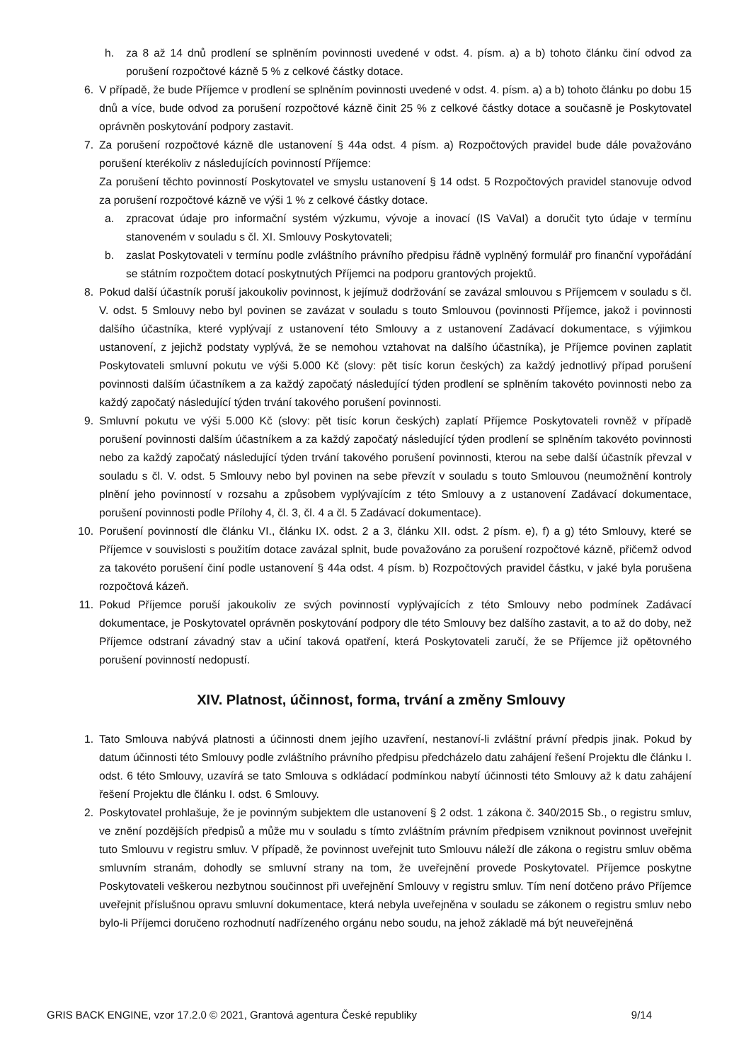h. za 8 až 14 dnů prodlení se splněním povinnosti uvedené v odst. 4. písm. a) a b) tohoto článku činí odvod za porušení rozpočtové kázně 5 % z celkové částky dotace.
6. V případě, že bude Příjemce v prodlení se splněním povinnosti uvedené v odst. 4. písm. a) a b) tohoto článku po dobu 15 dnů a více, bude odvod za porušení rozpočtové kázně činit 25 % z celkové částky dotace a současně je Poskytovatel oprávněn poskytování podpory zastavit.
7. Za porušení rozpočtové kázně dle ustanovení § 44a odst. 4 písm. a) Rozpočtových pravidel bude dále považováno porušení kterékoliv z následujících povinností Příjemce:
Za porušení těchto povinností Poskytovatel ve smyslu ustanovení § 14 odst. 5 Rozpočtových pravidel stanovuje odvod za porušení rozpočtové kázně ve výši 1 % z celkové částky dotace.
a. zpracovat údaje pro informační systém výzkumu, vývoje a inovací (IS VaVaI) a doručit tyto údaje v termínu stanoveném v souladu s čl. XI. Smlouvy Poskytovateli;
b. zaslat Poskytovateli v termínu podle zvláštního právního předpisu řádně vyplněný formulář pro finanční vypořádání se státním rozpočtem dotací poskytnutých Příjemci na podporu grantových projektů.
8. Pokud další účastník poruší jakoukoliv povinnost, k jejímuž dodržování se zavázal smlouvou s Příjemcem v souladu s čl. V. odst. 5 Smlouvy nebo byl povinen se zavázat v souladu s touto Smlouvou (povinnosti Příjemce, jakož i povinnosti dalšího účastníka, které vyplývají z ustanovení této Smlouvy a z ustanovení Zadávací dokumentace, s výjimkou ustanovení, z jejichž podstaty vyplývá, že se nemohou vztahovat na dalšího účastníka), je Příjemce povinen zaplatit Poskytovateli smluvní pokutu ve výši 5.000 Kč (slovy: pět tisíc korun českých) za každý jednotlivý případ porušení povinnosti dalším účastníkem a za každý započatý následující týden prodlení se splněním takovéto povinnosti nebo za každý započatý následující týden trvání takového porušení povinnosti.
9. Smluvní pokutu ve výši 5.000 Kč (slovy: pět tisíc korun českých) zaplatí Příjemce Poskytovateli rovněž v případě porušení povinnosti dalším účastníkem a za každý započatý následující týden prodlení se splněním takovéto povinnosti nebo za každý započatý následující týden trvání takového porušení povinnosti, kterou na sebe další účastník převzal v souladu s čl. V. odst. 5 Smlouvy nebo byl povinen na sebe převzít v souladu s touto Smlouvou (neumožnění kontroly plnění jeho povinností v rozsahu a způsobem vyplývajícím z této Smlouvy a z ustanovení Zadávací dokumentace, porušení povinnosti podle Přílohy 4, čl. 3, čl. 4 a čl. 5 Zadávací dokumentace).
10. Porušení povinností dle článku VI., článku IX. odst. 2 a 3, článku XII. odst. 2 písm. e), f) a g) této Smlouvy, které se Příjemce v souvislosti s použitím dotace zavázal splnit, bude považováno za porušení rozpočtové kázně, přičemž odvod za takovéto porušení činí podle ustanovení § 44a odst. 4 písm. b) Rozpočtových pravidel částku, v jaké byla porušena rozpočtová kázeň.
11. Pokud Příjemce poruší jakoukoliv ze svých povinností vyplývajících z této Smlouvy nebo podmínek Zadávací dokumentace, je Poskytovatel oprávněn poskytování podpory dle této Smlouvy bez dalšího zastavit, a to až do doby, než Příjemce odstraní závadný stav a učiní taková opatření, která Poskytovateli zaručí, že se Příjemce již opětovného porušení povinností nedopustí.
XIV. Platnost, účinnost, forma, trvání a změny Smlouvy
1. Tato Smlouva nabývá platnosti a účinnosti dnem jejího uzavření, nestanoví-li zvláštní právní předpis jinak. Pokud by datum účinnosti této Smlouvy podle zvláštního právního předpisu předcházelo datu zahájení řešení Projektu dle článku I. odst. 6 této Smlouvy, uzavírá se tato Smlouva s odkládací podmínkou nabytí účinnosti této Smlouvy až k datu zahájení řešení Projektu dle článku I. odst. 6 Smlouvy.
2. Poskytovatel prohlašuje, že je povinným subjektem dle ustanovení § 2 odst. 1 zákona č. 340/2015 Sb., o registru smluv, ve znění pozdějších předpisů a může mu v souladu s tímto zvláštním právním předpisem vzniknout povinnost uveřejnit tuto Smlouvu v registru smluv. V případě, že povinnost uveřejnit tuto Smlouvu náleží dle zákona o registru smluv oběma smluvním stranám, dohodly se smluvní strany na tom, že uveřejnění provede Poskytovatel. Příjemce poskytne Poskytovateli veškerou nezbytnou součinnost při uveřejnění Smlouvy v registru smluv. Tím není dotčeno právo Příjemce uveřejnit příslušnou opravu smluvní dokumentace, která nebyla uveřejněna v souladu se zákonem o registru smluv nebo bylo-li Příjemci doručeno rozhodnutí nadřízeného orgánu nebo soudu, na jehož základě má být neuveřejněná
GRIS BACK ENGINE, vzor 17.2.0 © 2021, Grantová agentura České republiky 9/14